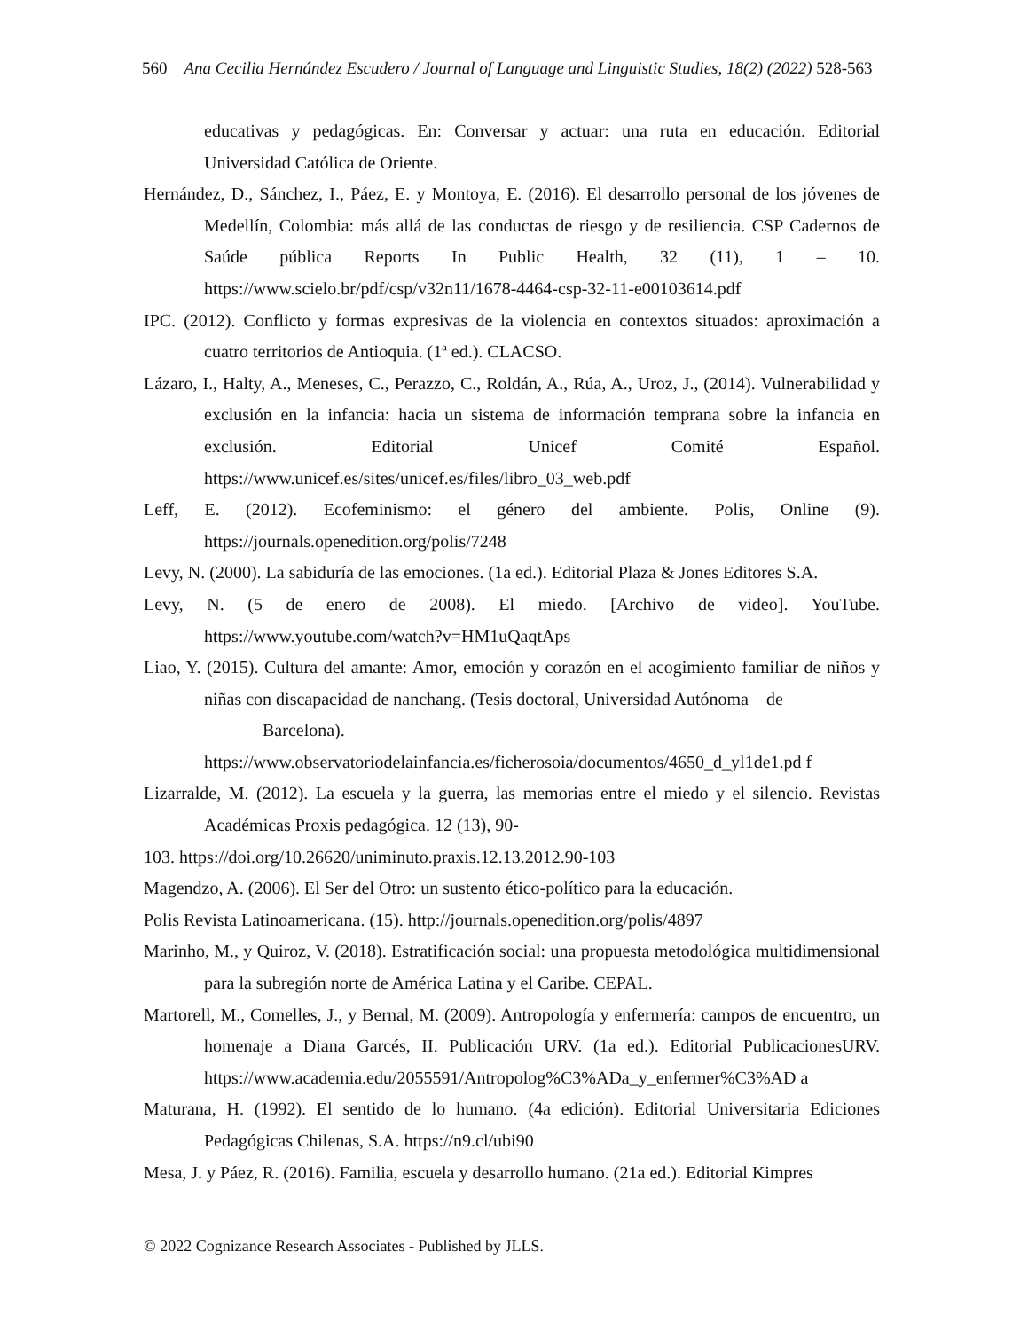560 Ana Cecilia Hernández Escudero / Journal of Language and Linguistic Studies, 18(2) (2022) 528-563
educativas y pedagógicas. En: Conversar y actuar: una ruta en educación. Editorial Universidad Católica de Oriente.
Hernández, D., Sánchez, I., Páez, E. y Montoya, E. (2016). El desarrollo personal de los jóvenes de Medellín, Colombia: más allá de las conductas de riesgo y de resiliencia. CSP Cadernos de Saúde pública Reports In Public Health, 32 (11), 1 – 10. https://www.scielo.br/pdf/csp/v32n11/1678-4464-csp-32-11-e00103614.pdf
IPC. (2012). Conflicto y formas expresivas de la violencia en contextos situados: aproximación a cuatro territorios de Antioquia. (1ª ed.). CLACSO.
Lázaro, I., Halty, A., Meneses, C., Perazzo, C., Roldán, A., Rúa, A., Uroz, J., (2014). Vulnerabilidad y exclusión en la infancia: hacia un sistema de información temprana sobre la infancia en exclusión. Editorial Unicef Comité Español. https://www.unicef.es/sites/unicef.es/files/libro_03_web.pdf
Leff, E. (2012). Ecofeminismo: el género del ambiente. Polis, Online (9). https://journals.openedition.org/polis/7248
Levy, N. (2000). La sabiduría de las emociones. (1a ed.). Editorial Plaza & Jones Editores S.A.
Levy, N. (5 de enero de 2008). El miedo. [Archivo de video]. YouTube. https://www.youtube.com/watch?v=HM1uQaqtAps
Liao, Y. (2015). Cultura del amante: Amor, emoción y corazón en el acogimiento familiar de niños y niñas con discapacidad de nanchang. (Tesis doctoral, Universidad Autónoma de
Barcelona).
https://www.observatoriodelainfancia.es/ficherosoia/documentos/4650_d_yl1de1.pd f
Lizarralde, M. (2012). La escuela y la guerra, las memorias entre el miedo y el silencio. Revistas Académicas Proxis pedagógica. 12 (13), 90-
103. https://doi.org/10.26620/uniminuto.praxis.12.13.2012.90-103
Magendzo, A. (2006). El Ser del Otro: un sustento ético-político para la educación.
Polis Revista Latinoamericana. (15). http://journals.openedition.org/polis/4897
Marinho, M., y Quiroz, V. (2018). Estratificación social: una propuesta metodológica multidimensional para la subregión norte de América Latina y el Caribe. CEPAL.
Martorell, M., Comelles, J., y Bernal, M. (2009). Antropología y enfermería: campos de encuentro, un homenaje a Diana Garcés, II. Publicación URV. (1a ed.). Editorial PublicacionesURV. https://www.academia.edu/2055591/Antropolog%C3%ADa_y_enfermer%C3%AD a
Maturana, H. (1992). El sentido de lo humano. (4a edición). Editorial Universitaria Ediciones Pedagógicas Chilenas, S.A. https://n9.cl/ubi90
Mesa, J. y Páez, R. (2016). Familia, escuela y desarrollo humano. (21a ed.). Editorial Kimpres
© 2022 Cognizance Research Associates - Published by JLLS.